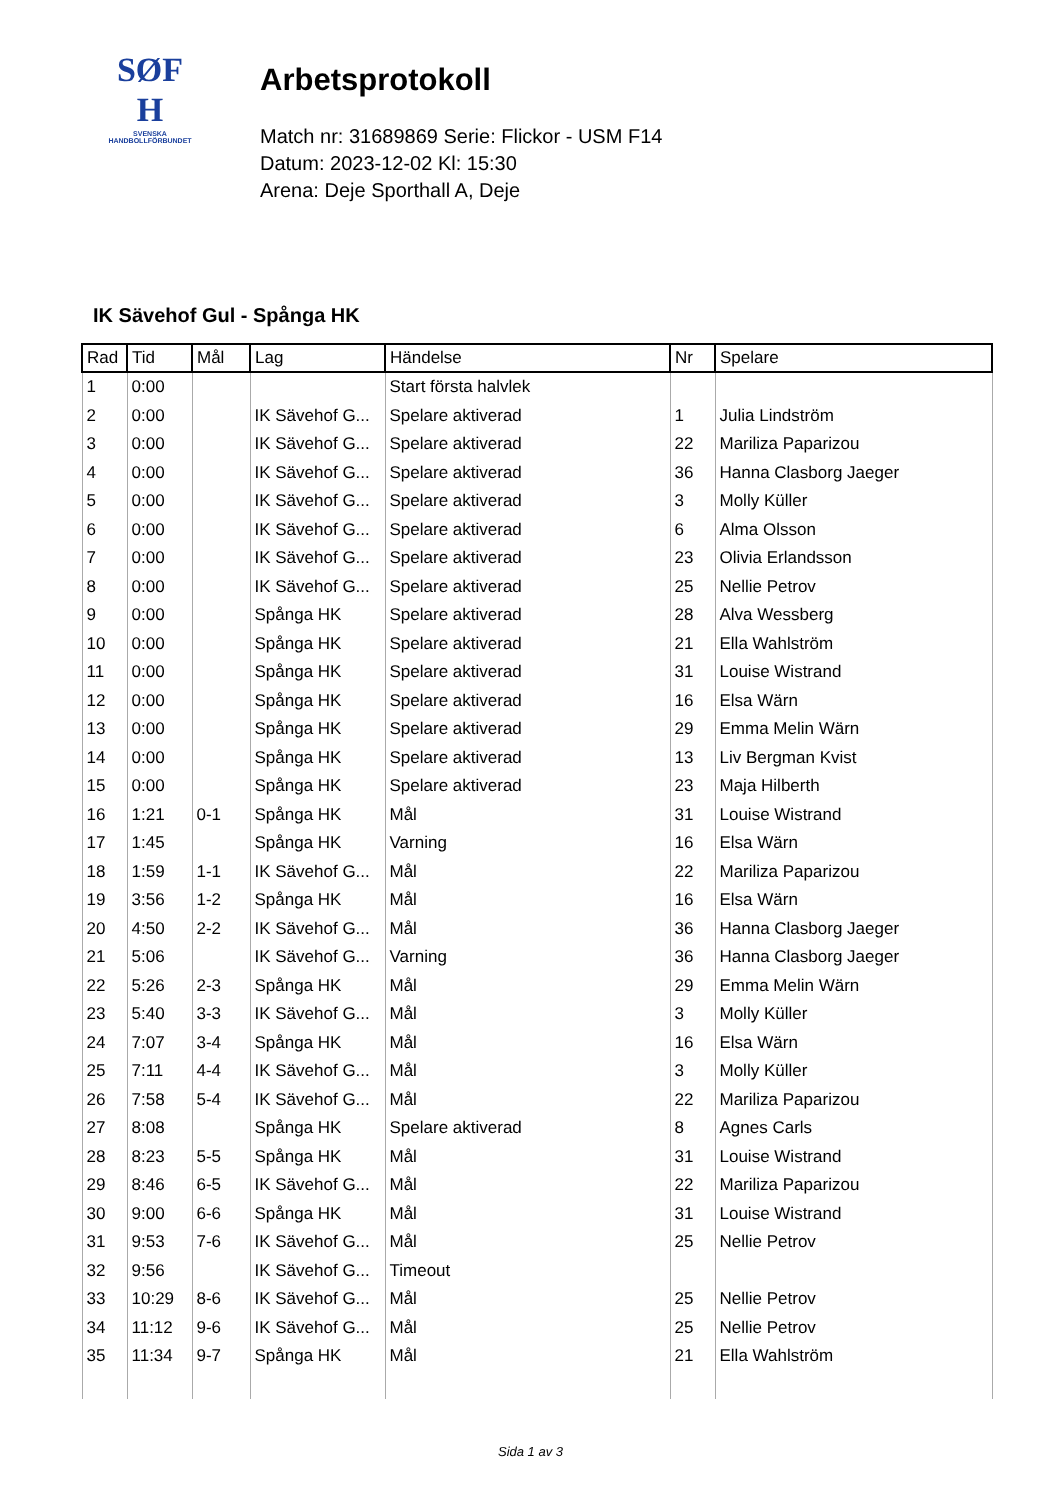SØF
H
SVENSKA
HANDBOLLFÖRBUNDET
Arbetsprotokoll
Match nr: 31689869 Serie: Flickor - USM F14
Datum: 2023-12-02 Kl: 15:30
Arena: Deje Sporthall A, Deje
IK Sävehof Gul - Spånga HK
| Rad | Tid | Mål | Lag | Händelse | Nr | Spelare |
| --- | --- | --- | --- | --- | --- | --- |
| 1 | 0:00 | | | Start första halvlek | | |
| 2 | 0:00 | | IK Sävehof G... | Spelare aktiverad | 1 | Julia Lindström |
| 3 | 0:00 | | IK Sävehof G... | Spelare aktiverad | 22 | Mariliza Paparizou |
| 4 | 0:00 | | IK Sävehof G... | Spelare aktiverad | 36 | Hanna Clasborg Jaeger |
| 5 | 0:00 | | IK Sävehof G... | Spelare aktiverad | 3 | Molly Küller |
| 6 | 0:00 | | IK Sävehof G... | Spelare aktiverad | 6 | Alma Olsson |
| 7 | 0:00 | | IK Sävehof G... | Spelare aktiverad | 23 | Olivia Erlandsson |
| 8 | 0:00 | | IK Sävehof G... | Spelare aktiverad | 25 | Nellie Petrov |
| 9 | 0:00 | | Spånga HK | Spelare aktiverad | 28 | Alva Wessberg |
| 10 | 0:00 | | Spånga HK | Spelare aktiverad | 21 | Ella Wahlström |
| 11 | 0:00 | | Spånga HK | Spelare aktiverad | 31 | Louise Wistrand |
| 12 | 0:00 | | Spånga HK | Spelare aktiverad | 16 | Elsa Wärn |
| 13 | 0:00 | | Spånga HK | Spelare aktiverad | 29 | Emma Melin Wärn |
| 14 | 0:00 | | Spånga HK | Spelare aktiverad | 13 | Liv Bergman Kvist |
| 15 | 0:00 | | Spånga HK | Spelare aktiverad | 23 | Maja Hilberth |
| 16 | 1:21 | 0-1 | Spånga HK | Mål | 31 | Louise Wistrand |
| 17 | 1:45 | | Spånga HK | Varning | 16 | Elsa Wärn |
| 18 | 1:59 | 1-1 | IK Sävehof G... | Mål | 22 | Mariliza Paparizou |
| 19 | 3:56 | 1-2 | Spånga HK | Mål | 16 | Elsa Wärn |
| 20 | 4:50 | 2-2 | IK Sävehof G... | Mål | 36 | Hanna Clasborg Jaeger |
| 21 | 5:06 | | IK Sävehof G... | Varning | 36 | Hanna Clasborg Jaeger |
| 22 | 5:26 | 2-3 | Spånga HK | Mål | 29 | Emma Melin Wärn |
| 23 | 5:40 | 3-3 | IK Sävehof G... | Mål | 3 | Molly Küller |
| 24 | 7:07 | 3-4 | Spånga HK | Mål | 16 | Elsa Wärn |
| 25 | 7:11 | 4-4 | IK Sävehof G... | Mål | 3 | Molly Küller |
| 26 | 7:58 | 5-4 | IK Sävehof G... | Mål | 22 | Mariliza Paparizou |
| 27 | 8:08 | | Spånga HK | Spelare aktiverad | 8 | Agnes Carls |
| 28 | 8:23 | 5-5 | Spånga HK | Mål | 31 | Louise Wistrand |
| 29 | 8:46 | 6-5 | IK Sävehof G... | Mål | 22 | Mariliza Paparizou |
| 30 | 9:00 | 6-6 | Spånga HK | Mål | 31 | Louise Wistrand |
| 31 | 9:53 | 7-6 | IK Sävehof G... | Mål | 25 | Nellie Petrov |
| 32 | 9:56 | | IK Sävehof G... | Timeout | | |
| 33 | 10:29 | 8-6 | IK Sävehof G... | Mål | 25 | Nellie Petrov |
| 34 | 11:12 | 9-6 | IK Sävehof G... | Mål | 25 | Nellie Petrov |
| 35 | 11:34 | 9-7 | Spånga HK | Mål | 21 | Ella Wahlström |
Sida 1 av 3